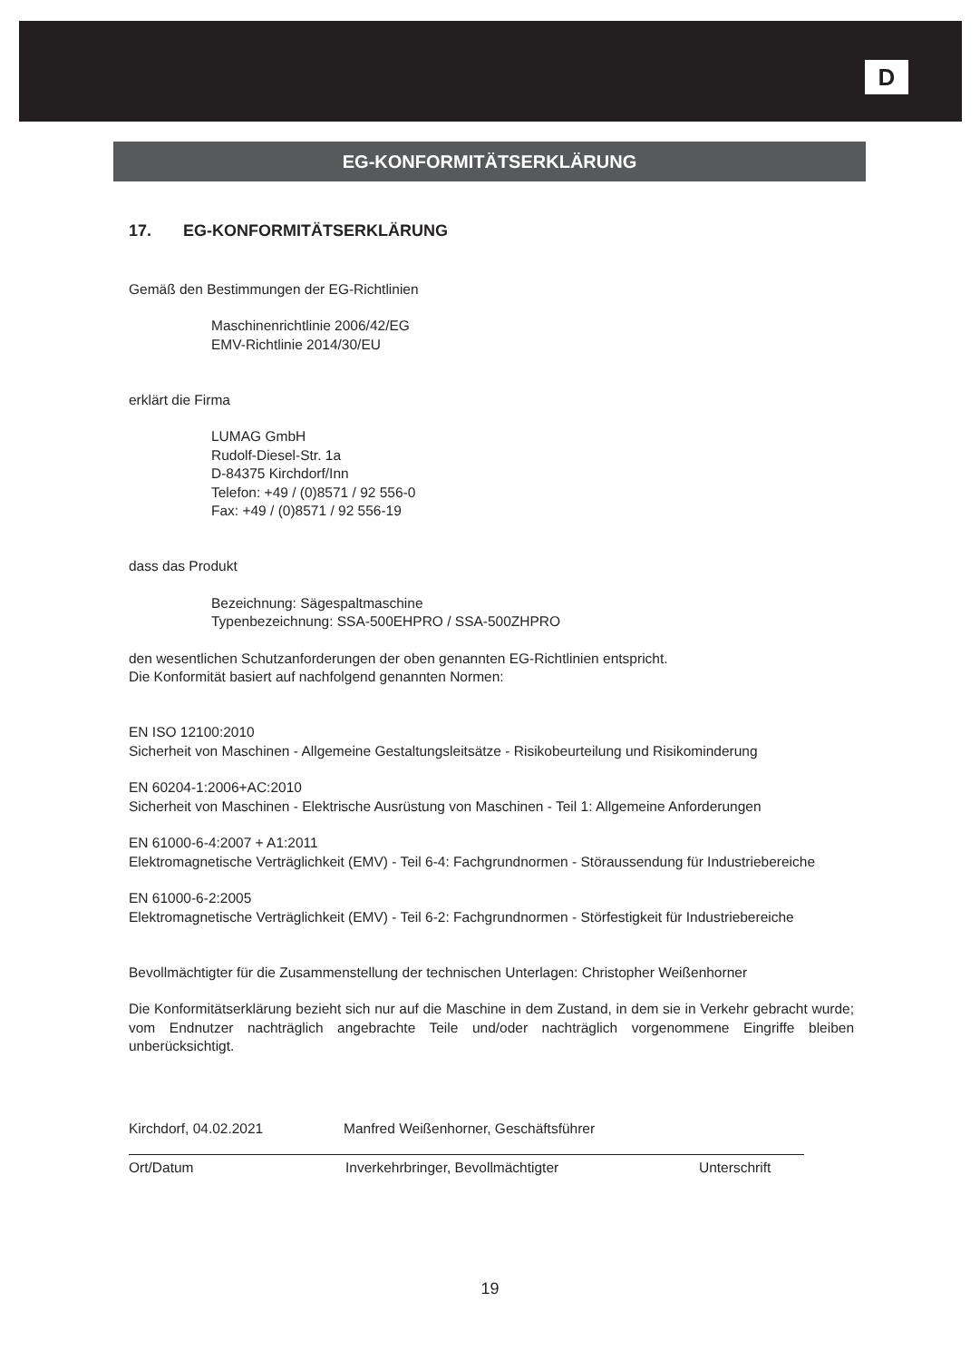D
EG-KONFORMITÄTSERKLÄRUNG
17. EG-KONFORMITÄTSERKLÄRUNG
Gemäß den Bestimmungen der EG-Richtlinien
Maschinenrichtlinie 2006/42/EG
EMV-Richtlinie 2014/30/EU
erklärt die Firma
LUMAG GmbH
Rudolf-Diesel-Str. 1a
D-84375 Kirchdorf/Inn
Telefon: +49 / (0)8571 / 92 556-0
Fax: +49 / (0)8571 / 92 556-19
dass das Produkt
Bezeichnung: Sägespaltmaschine
Typenbezeichnung: SSA-500EHPRO / SSA-500ZHPRO
den wesentlichen Schutzanforderungen der oben genannten EG-Richtlinien entspricht.
Die Konformität basiert auf nachfolgend genannten Normen:
EN ISO 12100:2010
Sicherheit von Maschinen - Allgemeine Gestaltungsleitsätze - Risikobeurteilung und Risikominderung
EN 60204-1:2006+AC:2010
Sicherheit von Maschinen - Elektrische Ausrüstung von Maschinen - Teil 1: Allgemeine Anforderungen
EN 61000-6-4:2007 + A1:2011
Elektromagnetische Verträglichkeit (EMV) - Teil 6-4: Fachgrundnormen - Störaussendung für Industriebereiche
EN 61000-6-2:2005
Elektromagnetische Verträglichkeit (EMV) - Teil 6-2: Fachgrundnormen - Störfestigkeit für Industriebereiche
Bevollmächtigter für die Zusammenstellung der technischen Unterlagen: Christopher Weißenhorner
Die Konformitätserklärung bezieht sich nur auf die Maschine in dem Zustand, in dem sie in Verkehr gebracht wurde; vom Endnutzer nachträglich angebrachte Teile und/oder nachträglich vorgenommene Eingriffe bleiben unberücksichtigt.
Kirchdorf, 04.02.2021 Manfred Weißenhorner, Geschäftsführer
Ort/Datum Inverkehrbringer, Bevollmächtigter Unterschrift
19